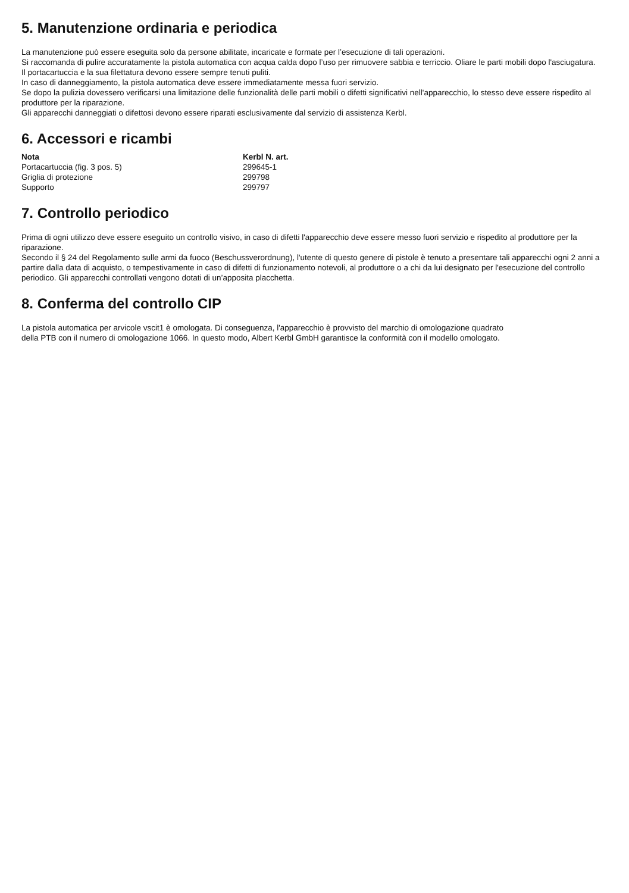5. Manutenzione ordinaria e periodica
La manutenzione può essere eseguita solo da persone abilitate, incaricate e formate per l’esecuzione di tali operazioni.
Si raccomanda di pulire accuratamente la pistola automatica con acqua calda dopo l’uso per rimuovere sabbia e terriccio. Oliare le parti mobili dopo l'asciugatura.
Il portacartuccia e la sua filettatura devono essere sempre tenuti puliti.
In caso di danneggiamento, la pistola automatica deve essere immediatamente messa fuori servizio.
Se dopo la pulizia dovessero verificarsi una limitazione delle funzionalità delle parti mobili o difetti significativi nell'apparecchio, lo stesso deve essere rispedito al produttore per la riparazione.
Gli apparecchi danneggiati o difettosi devono essere riparati esclusivamente dal servizio di assistenza Kerbl.
6. Accessori e ricambi
| Nota | Kerbl N. art. |
| --- | --- |
| Portacartuccia (fig. 3 pos. 5) | 299645-1 |
| Griglia di protezione | 299798 |
| Supporto | 299797 |
7. Controllo periodico
Prima di ogni utilizzo deve essere eseguito un controllo visivo, in caso di difetti l'apparecchio deve essere messo fuori servizio e rispedito al produttore per la riparazione.
Secondo il § 24 del Regolamento sulle armi da fuoco (Beschussverordnung), l'utente di questo genere di pistole è tenuto a presentare tali apparecchi ogni 2 anni a partire dalla data di acquisto, o tempestivamente in caso di difetti di funzionamento notevoli, al produttore o a chi da lui designato per l'esecuzione del controllo periodico. Gli apparecchi controllati vengono dotati di un’apposita placchetta.
8. Conferma del controllo CIP
La pistola automatica per arvicole vscit1 è omologata. Di conseguenza, l'apparecchio è provvisto del marchio di omologazione quadrato
della PTB con il numero di omologazione 1066. In questo modo, Albert Kerbl GmbH garantisce la conformità con il modello omologato.